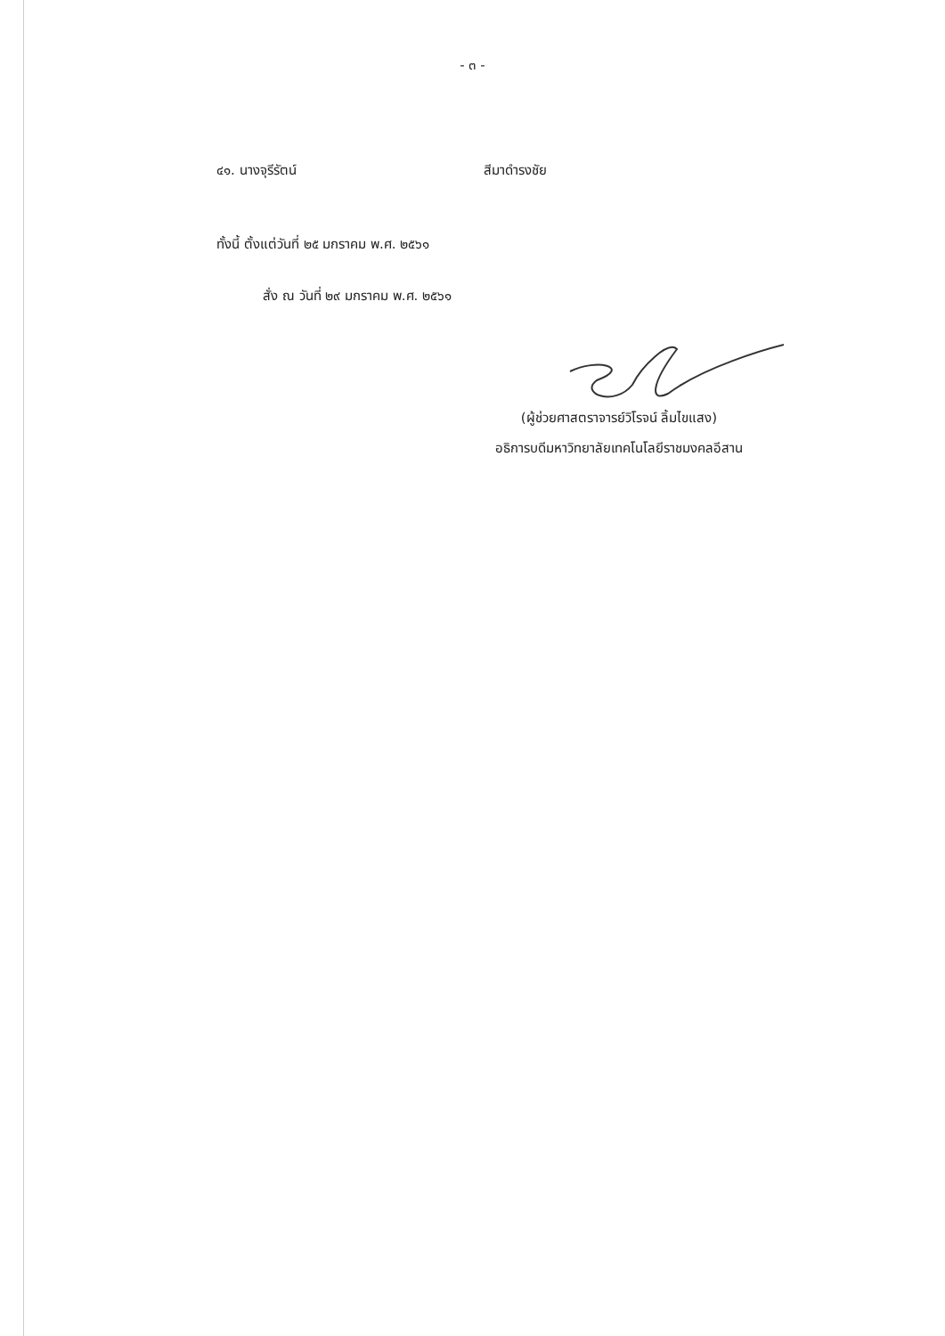- ๓ -
๔๑. นางจุรีรัตน์ สีมาดำรงชัย
ทั้งนี้ ตั้งแต่วันที่ ๒๕ มกราคม พ.ศ. ๒๕๖๑
สั่ง ณ วันที่ ๒๙ มกราคม พ.ศ. ๒๕๖๑
(ผู้ช่วยศาสตราจารย์วิโรจน์ ลิ้มไขแสง)
อธิการบดีมหาวิทยาลัยเทคโนโลยีราชมงคลอีสาน